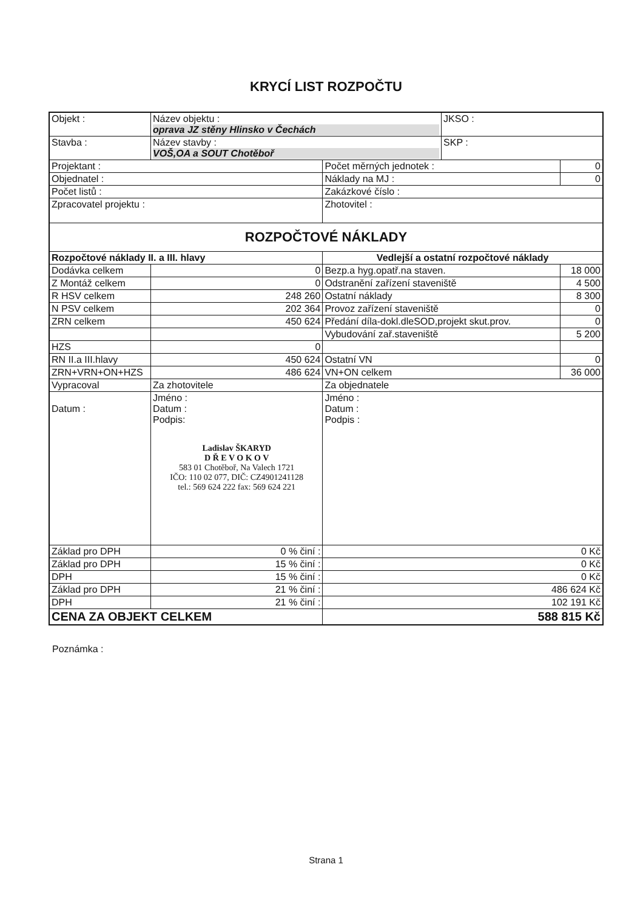KRYCÍ LIST ROZPOČTU
| Objekt : | Název objektu : oprava JZ stěny Hlinsko v Čechách | | | JKSO : | |
| Stavba : | Název stavby : VOŠ,OA a SOUT Chotěboř | | | SKP : | |
| Projektant : | | | Počet měrných jednotek : | | 0 |
| Objednatel : | | | Náklady na MJ : | | 0 |
| Počet listů : | | | Zakázkové číslo : | | |
| Zpracovatel projektu : | | | Zhotovitel : | | |
| ROZPOČTOVÉ NÁKLADY | | | | | |
| Rozpočtové náklady II. a III. hlavy | | Vedlejší a ostatní rozpočtové náklady | | | |
| Dodávka celkem | 0 | Bezp.a hyg.opatř.na staven. | | | 18 000 |
| Z Montáž celkem | 0 | Odstranění zařízení staveniště | | | 4 500 |
| R HSV celkem | 248 260 | Ostatní náklady | | | 8 300 |
| N PSV celkem | 202 364 | Provoz zařízení staveniště | | | 0 |
| ZRN celkem | 450 624 | Předání díla-dokl.dleSOD,projekt skut.prov. | | | 0 |
| | | Vybudování zař.staveniště | | | 5 200 |
| HZS | 0 | | | | |
| RN II.a III.hlavy | 450 624 | Ostatní VN | | | 0 |
| ZRN+VRN+ON+HZS | 486 624 | VN+ON celkem | | | 36 000 |
| Vypracoval | Za zhotovitele | | Za objednatele | | |
| Datum : | Jméno : Datum : Podpis: Ladislav ŠKARYD D Ř E V O K O V 583 01 Chotěboř, Na Valech 1721 IČO: 110 02 077, DIČ: CZ4901241128 tel.: 569 624 222 fax: 569 624 221 | | Jméno : Datum : Podpis : | | |
| Základ pro DPH | 0 % činí : | | 0 Kč | | |
| Základ pro DPH | 15 % činí : | | 0 Kč | | |
| DPH | 15 % činí : | | 0 Kč | | |
| Základ pro DPH | 21 % činí : | | 486 624 Kč | | |
| DPH | 21 % činí : | | 102 191 Kč | | |
| CENA ZA OBJEKT CELKEM | | | 588 815 Kč | | |
Poznámka :
Strana 1